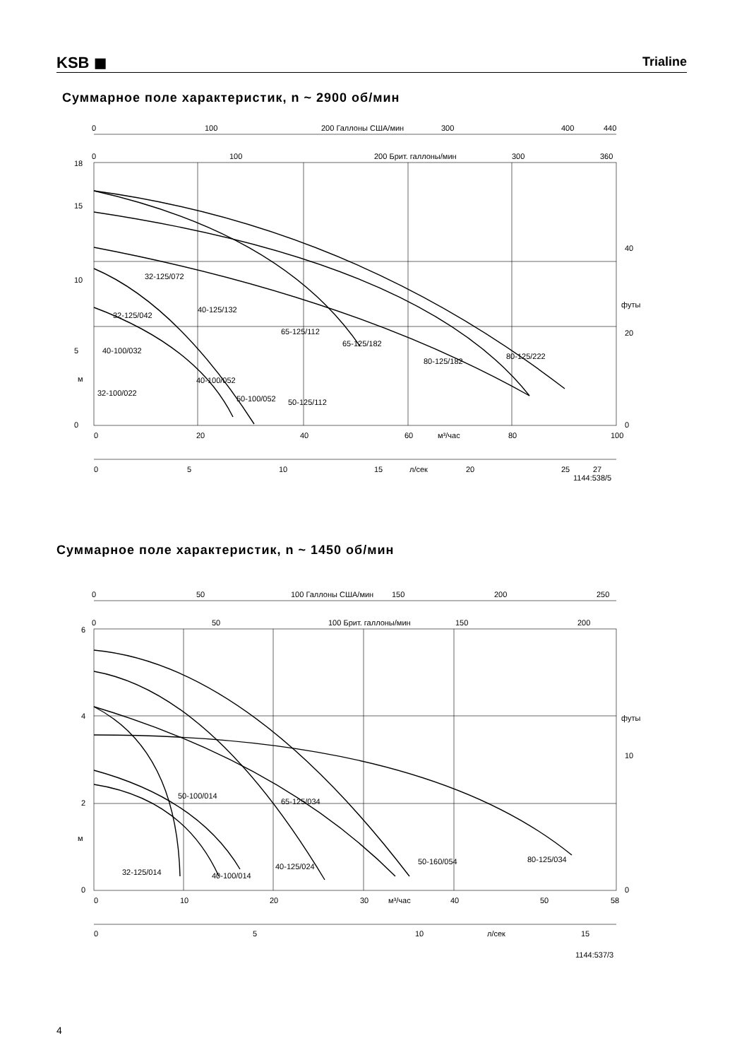KSB ◼
Trialine
Суммарное поле характеристик, n ~ 2900 об/мин
0
100
200 Галлоны США/мин
300
400
440
0
100
200 Брит. галлоны/мин
300
360
18
15
10
5
м
0
40
футы
20
0
0
20
40
60
м³/час
80
100
0
5
10
15
л/сек
20
25
27
1144:538/5
32-125/072
32-125/042
40-125/132
65-125/112
65-125/182
80-125/182
80-125/222
40-100/032
40-100/052
32-100/022
50-100/052
50-125/112
Суммарное поле характеристик, n ~ 1450 об/мин
0
50
100 Галлоны США/мин
150
200
250
0
50
100 Брит. галлоны/мин
150
200
6
4
2
м
0
футы
10
0
0
10
20
30
м³/час
40
50
58
0
5
10
л/сек
15
1144:537/3
50-100/014
65-125/034
40-125/024
50-160/054
80-125/034
32-125/014
40-100/014
4